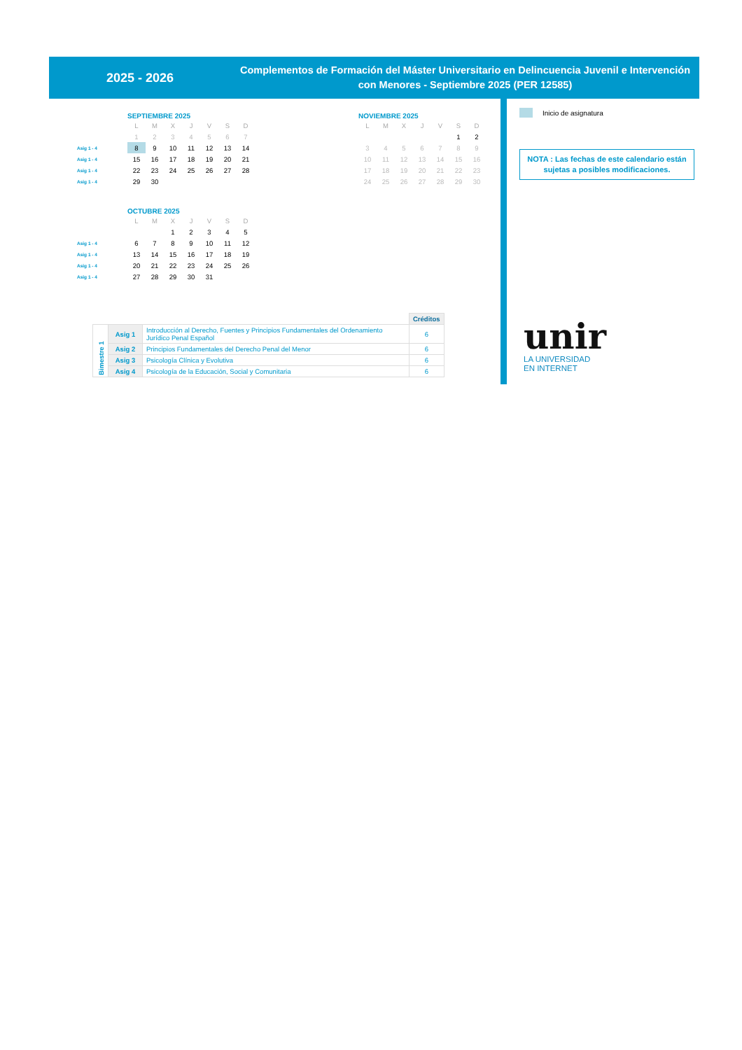2025 - 2026
Complementos de Formación del Máster Universitario en Delincuencia Juvenil e Intervención con Menores - Septiembre 2025 (PER 12585)
SEPTIEMBRE 2025
| | L | M | X | J | V | S | D |
| | 1 | 2 | 3 | 4 | 5 | 6 | 7 |
| Asig 1 - 4 | 8 | 9 | 10 | 11 | 12 | 13 | 14 |
| Asig 1 - 4 | 15 | 16 | 17 | 18 | 19 | 20 | 21 |
| Asig 1 - 4 | 22 | 23 | 24 | 25 | 26 | 27 | 28 |
| Asig 1 - 4 | 29 | 30 | | | | | |
NOVIEMBRE 2025
| | L | M | X | J | V | S | D |
| | | | | | | 1 | 2 |
| | 3 | 4 | 5 | 6 | 7 | 8 | 9 |
| | 10 | 11 | 12 | 13 | 14 | 15 | 16 |
| | 17 | 18 | 19 | 20 | 21 | 22 | 23 |
| | 24 | 25 | 26 | 27 | 28 | 29 | 30 |
OCTUBRE 2025
| | L | M | X | J | V | S | D |
| | | | 1 | 2 | 3 | 4 | 5 |
| Asig 1 - 4 | 6 | 7 | 8 | 9 | 10 | 11 | 12 |
| Asig 1 - 4 | 13 | 14 | 15 | 16 | 17 | 18 | 19 |
| Asig 1 - 4 | 20 | 21 | 22 | 23 | 24 | 25 | 26 |
| Asig 1 - 4 | 27 | 28 | 29 | 30 | 31 | | |
| | | | Créditos |
| Bimestre 1 | Asig 1 | Introducción al Derecho, Fuentes y Principios Fundamentales del Ordenamiento Jurídico Penal Español | 6 |
| | Asig 2 | Principios Fundamentales del Derecho Penal del Menor | 6 |
| | Asig 3 | Psicología Clínica y Evolutiva | 6 |
| | Asig 4 | Psicología de la Educación, Social y Comunitaria | 6 |
Inicio de asignatura
NOTA : Las fechas de este calendario están sujetas a posibles modificaciones.
unir
LA UNIVERSIDAD
EN INTERNET